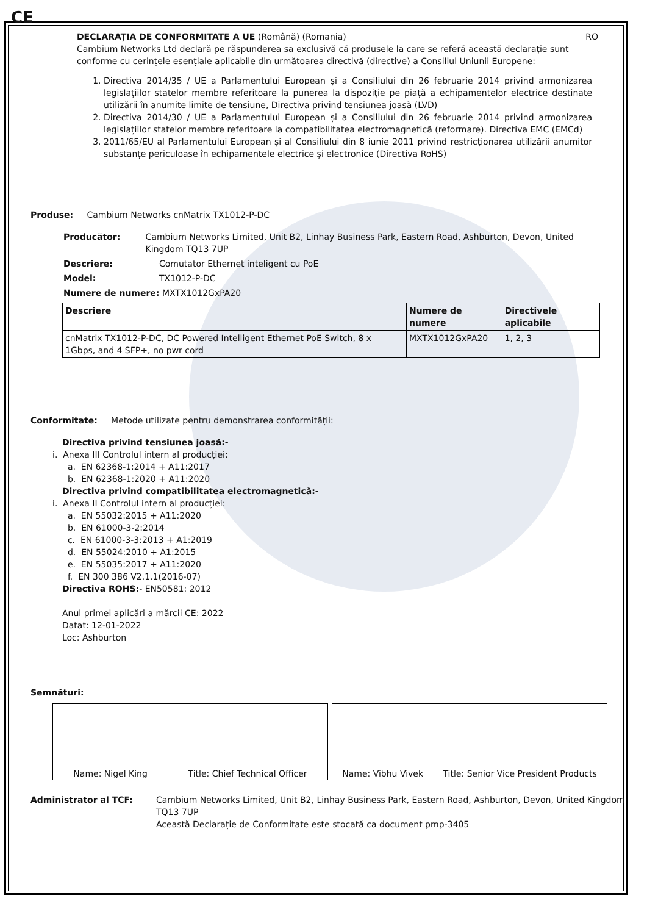CE
DECLARAȚIA DE CONFORMITATE A UE (Română) (Romania) RO
Cambium Networks Ltd declară pe răspunderea sa exclusivă că produsele la care se referă această declarație sunt conforme cu cerințele esențiale aplicabile din următoarea directivă (directive) a Consiliul Uniunii Europene:
1. Directiva 2014/35 / UE a Parlamentului European și a Consiliului din 26 februarie 2014 privind armonizarea legislațiilor statelor membre referitoare la punerea la dispoziție pe piață a echipamentelor electrice destinate utilizării în anumite limite de tensiune, Directiva privind tensiunea joasă (LVD)
2. Directiva 2014/30 / UE a Parlamentului European și a Consiliului din 26 februarie 2014 privind armonizarea legislațiilor statelor membre referitoare la compatibilitatea electromagnetică (reformare). Directiva EMC (EMCd)
3. 2011/65/EU al Parlamentului European și al Consiliului din 8 iunie 2011 privind restricționarea utilizării anumitor substanțe periculoase în echipamentele electrice și electronice (Directiva RoHS)
Produse: Cambium Networks cnMatrix TX1012-P-DC
Producător: Cambium Networks Limited, Unit B2, Linhay Business Park, Eastern Road, Ashburton, Devon, United Kingdom TQ13 7UP
Descriere: Comutator Ethernet inteligent cu PoE
Model: TX1012-P-DC
Numere de numere: MXTX1012GxPA20
| Descriere | Numere de numere | Directivele aplicabile |
| --- | --- | --- |
| cnMatrix TX1012-P-DC, DC Powered Intelligent Ethernet PoE Switch, 8 x 1Gbps, and 4 SFP+, no pwr cord | MXTX1012GxPA20 | 1, 2, 3 |
Conformitate: Metode utilizate pentru demonstrarea conformității:
Directiva privind tensiunea joasă:-
i. Anexa III Controlul intern al producției:
a. EN 62368-1:2014 + A11:2017
b. EN 62368-1:2020 + A11:2020
Directiva privind compatibilitatea electromagnetică:-
i. Anexa II Controlul intern al producției:
a. EN 55032:2015 + A11:2020
b. EN 61000-3-2:2014
c. EN 61000-3-3:2013 + A1:2019
d. EN 55024:2010 + A1:2015
e. EN 55035:2017 + A11:2020
f. EN 300 386 V2.1.1(2016-07)
Directiva ROHS:- EN50581: 2012
Anul primei aplicări a mărcii CE: 2022
Datat: 12-01-2022
Loc: Ashburton
Semnături:
Name: Nigel King Title: Chief Technical Officer Name: Vibhu Vivek Title: Senior Vice President Products
Administrator al TCF: Cambium Networks Limited, Unit B2, Linhay Business Park, Eastern Road, Ashburton, Devon, United Kingdom TQ13 7UP
Această Declarație de Conformitate este stocată ca document pmp-3405